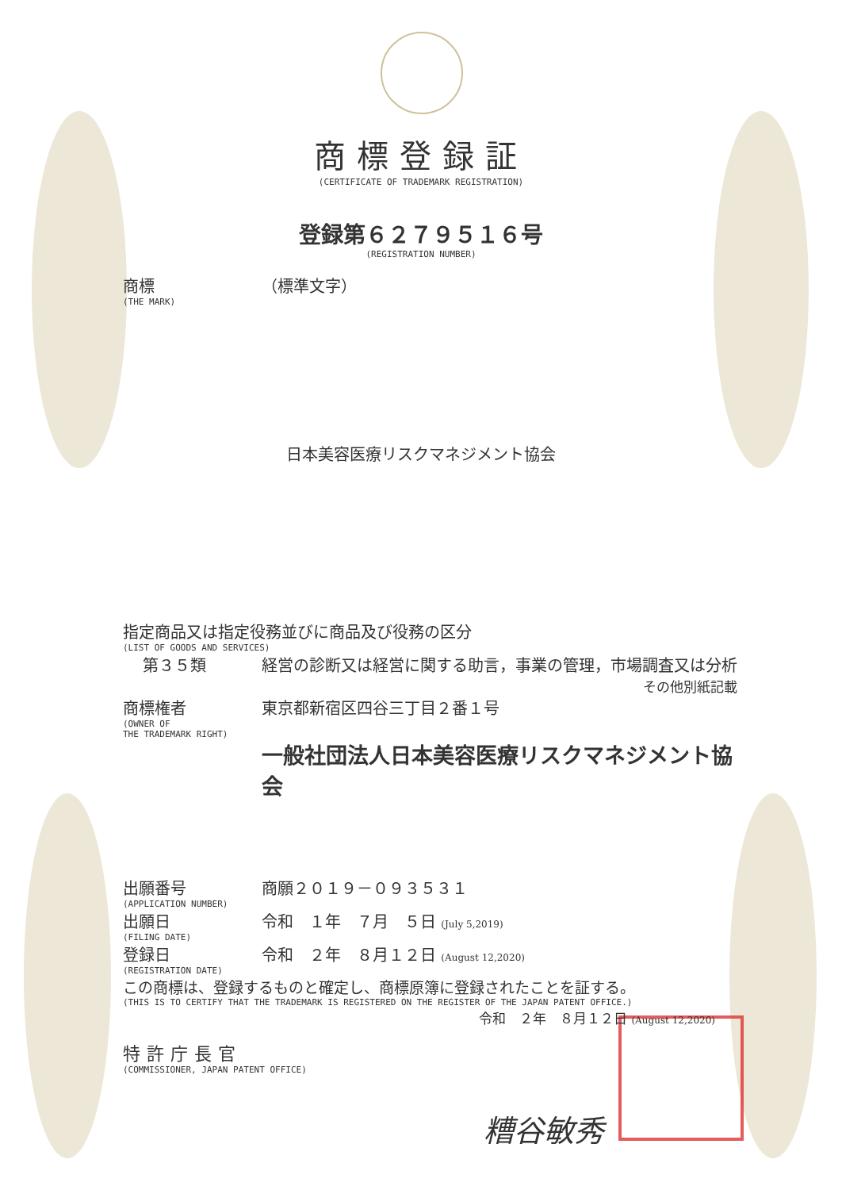商標登録証
(CERTIFICATE OF TRADEMARK REGISTRATION)
登録第６２７９５１６号
(REGISTRATION NUMBER)
商標
(THE MARK)
（標準文字）
日本美容医療リスクマネジメント協会
指定商品又は指定役務並びに商品及び役務の区分
(LIST OF GOODS AND SERVICES)
第３５類 経営の診断又は経営に関する助言，事業の管理，市場調査又は分析
その他別紙記載
商標権者
(OWNER OF
THE TRADEMARK RIGHT)
東京都新宿区四谷三丁目２番１号
一般社団法人日本美容医療リスクマネジメント協会
出願番号
(APPLICATION NUMBER)
商願２０１９－０９３５３１
出願日
(FILING DATE)
令和　１年　７月　５日 (July 5,2019)
登録日
(REGISTRATION DATE)
令和　２年　８月１２日 (August 12,2020)
この商標は、登録するものと確定し、商標原簿に登録されたことを証する。
(THIS IS TO CERTIFY THAT THE TRADEMARK IS REGISTERED ON THE REGISTER OF THE JAPAN PATENT OFFICE.)
令和　２年　８月１２日 (August 12,2020)
特許庁長官
(COMMISSIONER, JAPAN PATENT OFFICE)
糟谷敏秀